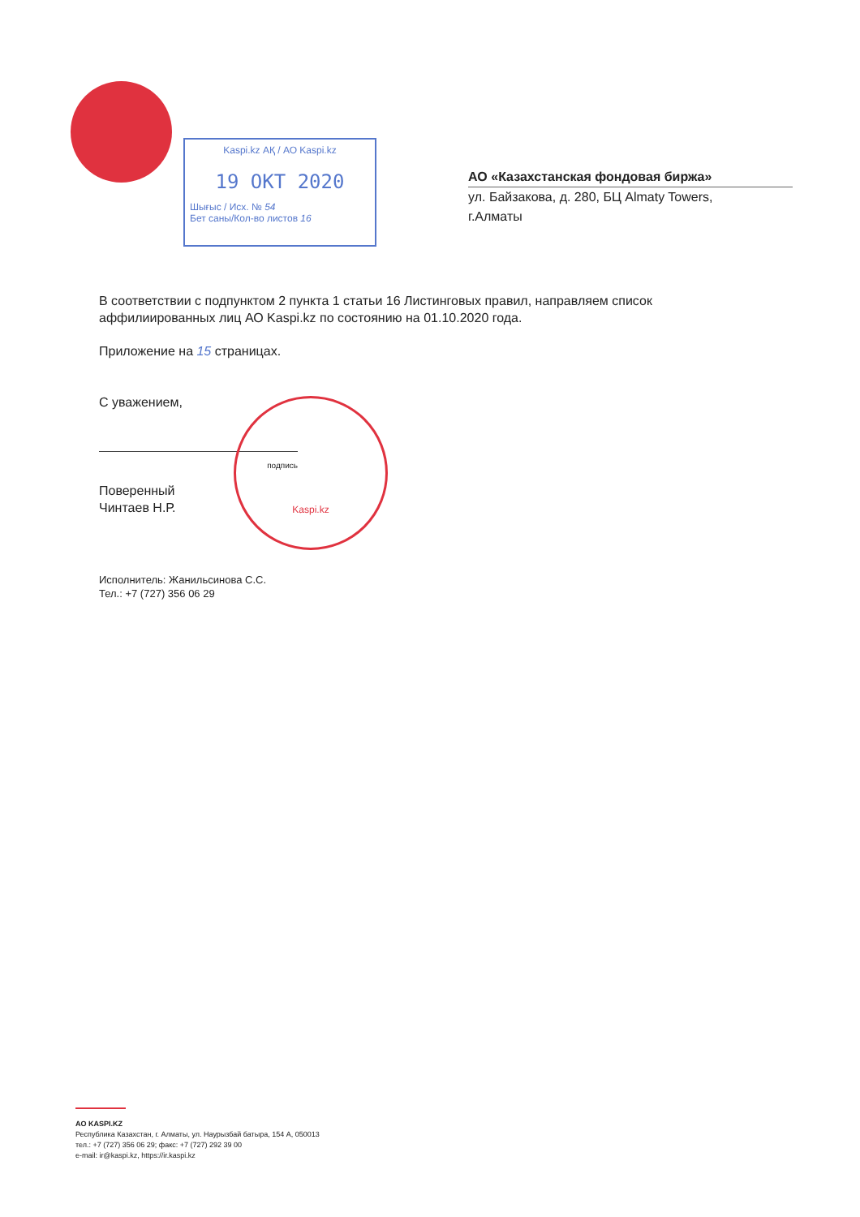Kaspi.kz АҚ / АО Kaspi.kz
19 ОКТ 2020
Шығыс / Исх. № 54
Бет саны/Кол-во листов 16
АО «Казахстанская фондовая биржа»
ул. Байзакова, д. 280, БЦ Almaty Towers,
г.Алматы
В соответствии с подпунктом 2 пункта 1 статьи 16 Листинговых правил, направляем список аффилиированных лиц АО Kaspi.kz по состоянию на 01.10.2020 года.
Приложение на 15 страницах.
С уважением,
подпись
Поверенный
Чинтаев Н.Р.
Исполнитель: Жанильсинова С.С.
Тел.: +7 (727) 356 06 29
Kaspi.kz
АО KASPI.KZ
Республика Казахстан, г. Алматы, ул. Наурызбай батыра, 154 А, 050013
тел.: +7 (727) 356 06 29; факс: +7 (727) 292 39 00
e-mail: ir@kaspi.kz, https://ir.kaspi.kz